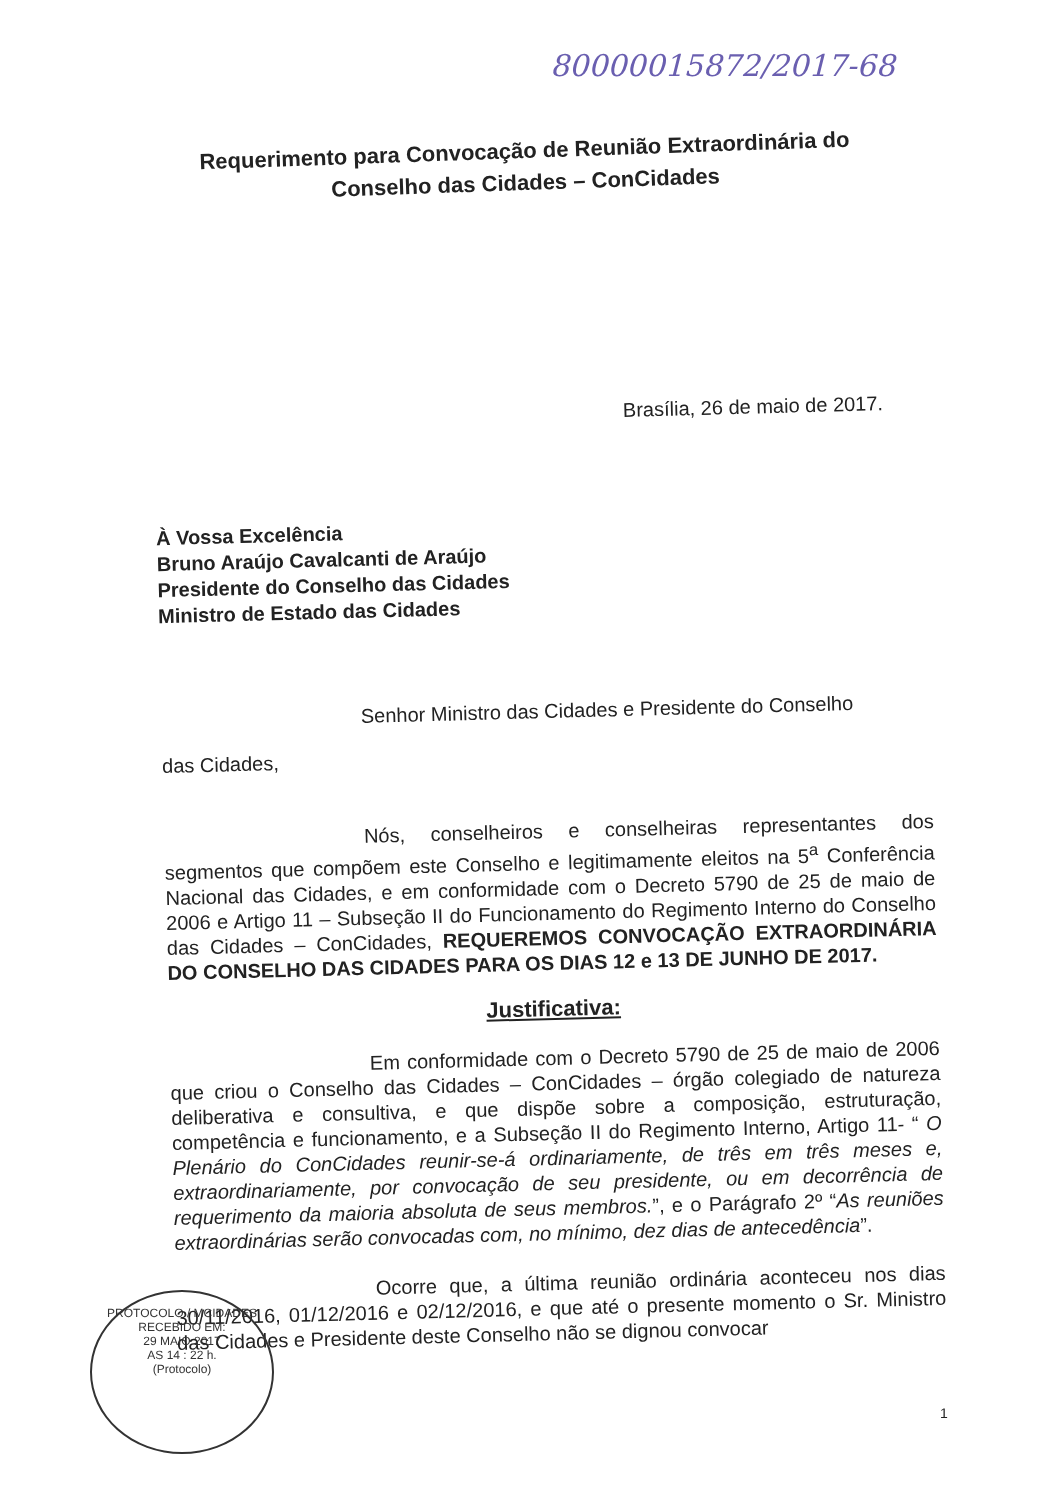80000015872/2017-68
Requerimento para Convocação de Reunião Extraordinária do Conselho das Cidades – ConCidades
Brasília, 26 de maio de 2017.
À Vossa Excelência
Bruno Araújo Cavalcanti de Araújo
Presidente do Conselho das Cidades
Ministro de Estado das Cidades
Senhor Ministro das Cidades e Presidente do Conselho
das Cidades,
Nós, conselheiros e conselheiras representantes dos segmentos que compõem este Conselho e legitimamente eleitos na 5<sup>a</sup> Conferência Nacional das Cidades, e em conformidade com o Decreto 5790 de 25 de maio de 2006 e Artigo 11 – Subseção II do Funcionamento do Regimento Interno do Conselho das Cidades – ConCidades, REQUEREMOS CONVOCAÇÃO EXTRAORDINÁRIA DO CONSELHO DAS CIDADES PARA OS DIAS 12 e 13 DE JUNHO DE 2017.
Justificativa:
Em conformidade com o Decreto 5790 de 25 de maio de 2006 que criou o Conselho das Cidades – ConCidades – órgão colegiado de natureza deliberativa e consultiva, e que dispõe sobre a composição, estruturação, competência e funcionamento, e a Subseção II do Regimento Interno, Artigo 11- “ O Plenário do ConCidades reunir-se-á ordinariamente, de três em três meses e, extraordinariamente, por convocação de seu presidente, ou em decorrência de requerimento da maioria absoluta de seus membros.”, e o Parágrafo 2º “As reuniões extraordinárias serão convocadas com, no mínimo, dez dias de antecedência”.
Ocorre que, a última reunião ordinária aconteceu nos dias 30/11/2016, 01/12/2016 e 02/12/2016, e que até o presente momento o Sr. Ministro das Cidades e Presidente deste Conselho não se dignou convocar
PROTOCOLO / MCIDADES
RECEBIDO EM:
29 MAIO 2017
AS 14 : 22 h.
(Protocolo)
1